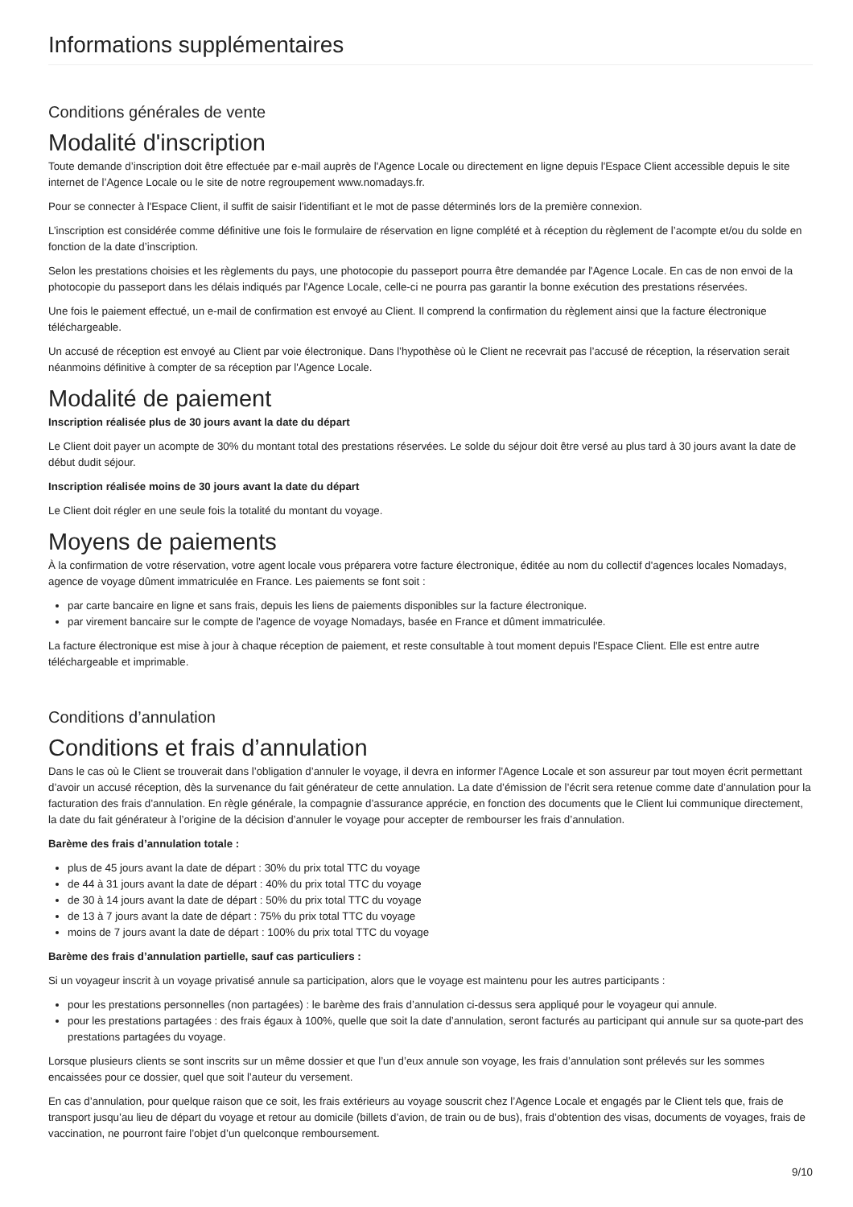Informations supplémentaires
Conditions générales de vente
Modalité d'inscription
Toute demande d’inscription doit être effectuée par e-mail auprès de l'Agence Locale ou directement en ligne depuis l'Espace Client accessible depuis le site internet de l’Agence Locale ou le site de notre regroupement www.nomadays.fr.
Pour se connecter à l'Espace Client, il suffit de saisir l'identifiant et le mot de passe déterminés lors de la première connexion.
L’inscription est considérée comme définitive une fois le formulaire de réservation en ligne complété et à réception du règlement de l’acompte et/ou du solde en fonction de la date d’inscription.
Selon les prestations choisies et les règlements du pays, une photocopie du passeport pourra être demandée par l'Agence Locale. En cas de non envoi de la photocopie du passeport dans les délais indiqués par l'Agence Locale, celle-ci ne pourra pas garantir la bonne exécution des prestations réservées.
Une fois le paiement effectué, un e-mail de confirmation est envoyé au Client. Il comprend la confirmation du règlement ainsi que la facture électronique téléchargeable.
Un accusé de réception est envoyé au Client par voie électronique. Dans l’hypothèse où le Client ne recevrait pas l’accusé de réception, la réservation serait néanmoins définitive à compter de sa réception par l'Agence Locale.
Modalité de paiement
Inscription réalisée plus de 30 jours avant la date du départ
Le Client doit payer un acompte de 30% du montant total des prestations réservées. Le solde du séjour doit être versé au plus tard à 30 jours avant la date de début dudit séjour.
Inscription réalisée moins de 30 jours avant la date du départ
Le Client doit régler en une seule fois la totalité du montant du voyage.
Moyens de paiements
À la confirmation de votre réservation, votre agent locale vous préparera votre facture électronique, éditée au nom du collectif d'agences locales Nomadays, agence de voyage dûment immatriculée en France. Les paiements se font soit :
par carte bancaire en ligne et sans frais, depuis les liens de paiements disponibles sur la facture électronique.
par virement bancaire sur le compte de l'agence de voyage Nomadays, basée en France et dûment immatriculée.
La facture électronique est mise à jour à chaque réception de paiement, et reste consultable à tout moment depuis l'Espace Client. Elle est entre autre téléchargeable et imprimable.
Conditions d’annulation
Conditions et frais d’annulation
Dans le cas où le Client se trouverait dans l’obligation d’annuler le voyage, il devra en informer l'Agence Locale et son assureur par tout moyen écrit permettant d’avoir un accusé réception, dès la survenance du fait générateur de cette annulation. La date d’émission de l’écrit sera retenue comme date d’annulation pour la facturation des frais d’annulation. En règle générale, la compagnie d’assurance apprécie, en fonction des documents que le Client lui communique directement, la date du fait générateur à l’origine de la décision d’annuler le voyage pour accepter de rembourser les frais d’annulation.
Barème des frais d’annulation totale :
plus de 45 jours avant la date de départ : 30% du prix total TTC du voyage
de 44 à 31 jours avant la date de départ : 40% du prix total TTC du voyage
de 30 à 14 jours avant la date de départ : 50% du prix total TTC du voyage
de 13 à 7 jours avant la date de départ : 75% du prix total TTC du voyage
moins de 7 jours avant la date de départ : 100% du prix total TTC du voyage
Barème des frais d’annulation partielle, sauf cas particuliers :
Si un voyageur inscrit à un voyage privatisé annule sa participation, alors que le voyage est maintenu pour les autres participants :
pour les prestations personnelles (non partagées) : le barème des frais d’annulation ci-dessus sera appliqué pour le voyageur qui annule.
pour les prestations partagées : des frais égaux à 100%, quelle que soit la date d’annulation, seront facturés au participant qui annule sur sa quote-part des prestations partagées du voyage.
Lorsque plusieurs clients se sont inscrits sur un même dossier et que l’un d’eux annule son voyage, les frais d’annulation sont prélevés sur les sommes encaissées pour ce dossier, quel que soit l’auteur du versement.
En cas d’annulation, pour quelque raison que ce soit, les frais extérieurs au voyage souscrit chez l’Agence Locale et engagés par le Client tels que, frais de transport jusqu’au lieu de départ du voyage et retour au domicile (billets d’avion, de train ou de bus), frais d’obtention des visas, documents de voyages, frais de vaccination, ne pourront faire l’objet d’un quelconque remboursement.
9/10